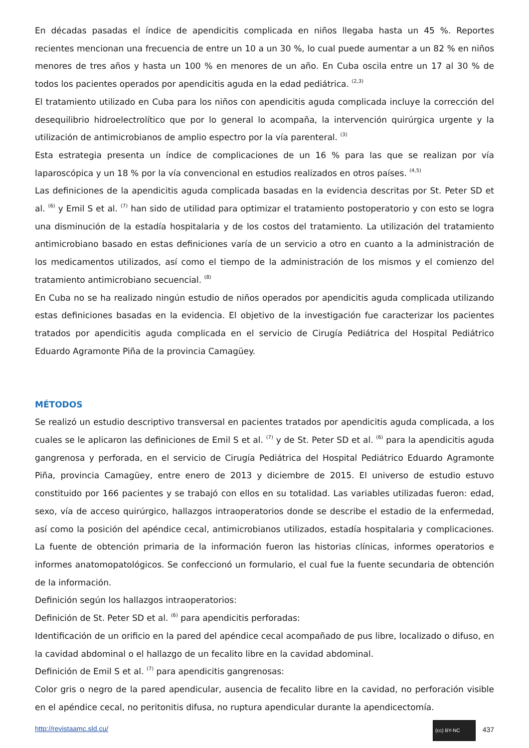En décadas pasadas el índice de apendicitis complicada en niños llegaba hasta un 45 %. Reportes recientes mencionan una frecuencia de entre un 10 a un 30 %, lo cual puede aumentar a un 82 % en niños menores de tres años y hasta un 100 % en menores de un año. En Cuba oscila entre un 17 al 30 % de todos los pacientes operados por apendicitis aguda en la edad pediátrica. <sup>(2,3)</sup>
El tratamiento utilizado en Cuba para los niños con apendicitis aguda complicada incluye la corrección del desequilibrio hidroelectrolítico que por lo general lo acompaña, la intervención quirúrgica urgente y la utilización de antimicrobianos de amplio espectro por la vía parenteral. <sup>(3)</sup>
Esta estrategia presenta un índice de complicaciones de un 16 % para las que se realizan por vía laparoscópica y un 18 % por la vía convencional en estudios realizados en otros países. <sup>(4,5)</sup>
Las definiciones de la apendicitis aguda complicada basadas en la evidencia descritas por St. Peter SD et al. <sup>(6)</sup> y Emil S et al. <sup>(7)</sup> han sido de utilidad para optimizar el tratamiento postoperatorio y con esto se logra una disminución de la estadía hospitalaria y de los costos del tratamiento. La utilización del tratamiento antimicrobiano basado en estas definiciones varía de un servicio a otro en cuanto a la administración de los medicamentos utilizados, así como el tiempo de la administración de los mismos y el comienzo del tratamiento antimicrobiano secuencial. <sup>(8)</sup>
En Cuba no se ha realizado ningún estudio de niños operados por apendicitis aguda complicada utilizando estas definiciones basadas en la evidencia. El objetivo de la investigación fue caracterizar los pacientes tratados por apendicitis aguda complicada en el servicio de Cirugía Pediátrica del Hospital Pediátrico Eduardo Agramonte Piña de la provincia Camagüey.
MÉTODOS
Se realizó un estudio descriptivo transversal en pacientes tratados por apendicitis aguda complicada, a los cuales se le aplicaron las definiciones de Emil S et al. <sup>(7)</sup> y de St. Peter SD et al. <sup>(6)</sup> para la apendicitis aguda gangrenosa y perforada, en el servicio de Cirugía Pediátrica del Hospital Pediátrico Eduardo Agramonte Piña, provincia Camagüey, entre enero de 2013 y diciembre de 2015. El universo de estudio estuvo constituido por 166 pacientes y se trabajó con ellos en su totalidad. Las variables utilizadas fueron: edad, sexo, vía de acceso quirúrgico, hallazgos intraoperatorios donde se describe el estadio de la enfermedad, así como la posición del apéndice cecal, antimicrobianos utilizados, estadía hospitalaria y complicaciones. La fuente de obtención primaria de la información fueron las historias clínicas, informes operatorios e informes anatomopatológicos. Se confeccionó un formulario, el cual fue la fuente secundaria de obtención de la información.
Definición según los hallazgos intraoperatorios:
Definición de St. Peter SD et al. <sup>(6)</sup> para apendicitis perforadas:
Identificación de un orificio en la pared del apéndice cecal acompañado de pus libre, localizado o difuso, en la cavidad abdominal o el hallazgo de un fecalito libre en la cavidad abdominal.
Definición de Emil S et al. <sup>(7)</sup> para apendicitis gangrenosas:
Color gris o negro de la pared apendicular, ausencia de fecalito libre en la cavidad, no perforación visible en el apéndice cecal, no peritonitis difusa, no ruptura apendicular durante la apendicectomía.
http://revistaamc.sld.cu/ (cc) BY-NC 437